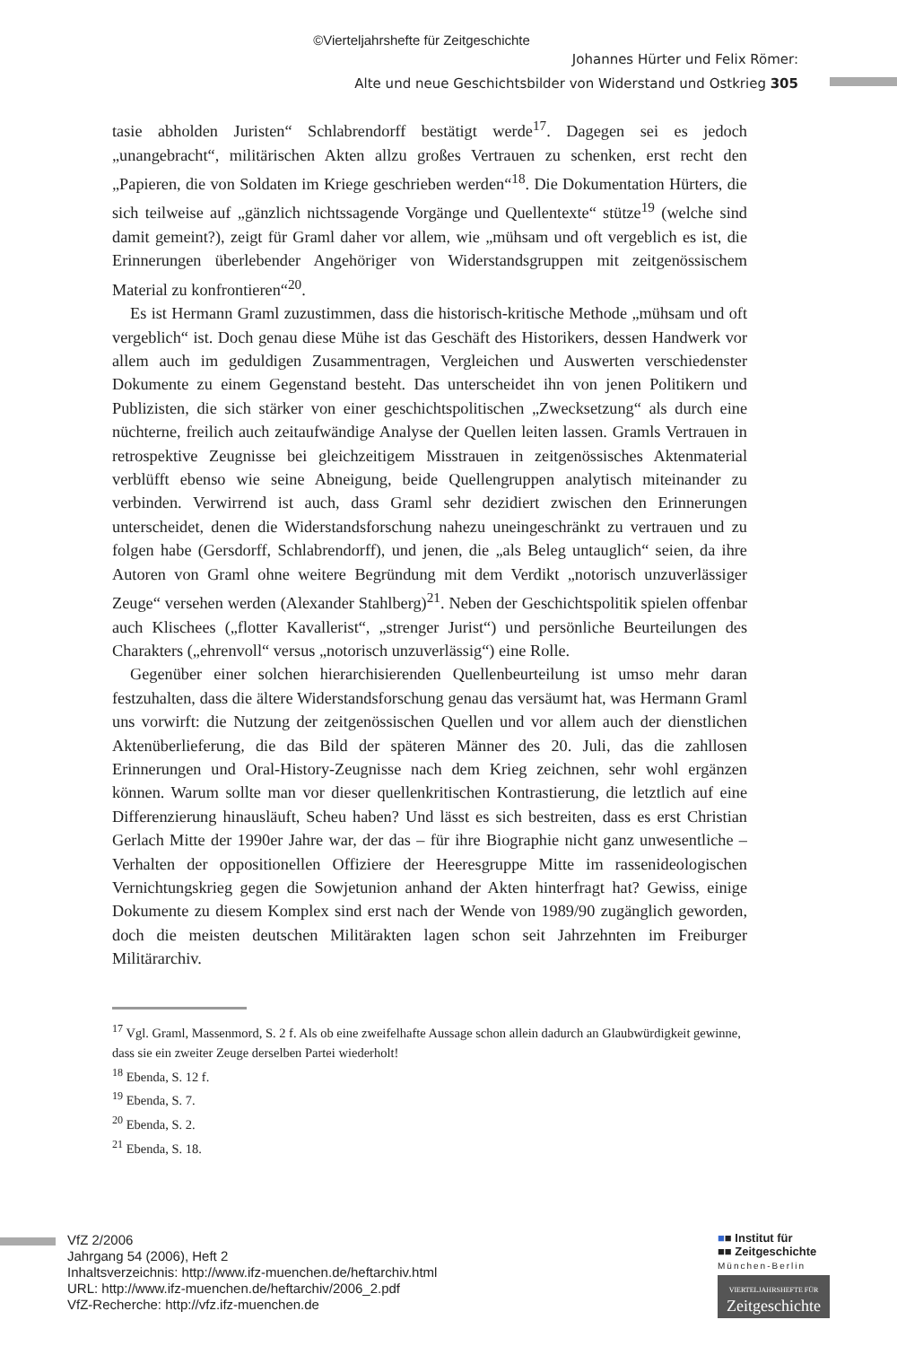©Vierteljahrshefte für Zeitgeschichte
Johannes Hürter und Felix Römer:
Alte und neue Geschichtsbilder von Widerstand und Ostkrieg 305
tasie abholden Juristen“ Schlabrendorff bestätigt werde<sup>17</sup>. Dagegen sei es jedoch „unangebracht“, militärischen Akten allzu großes Vertrauen zu schenken, erst recht den „Papieren, die von Soldaten im Kriege geschrieben werden“<sup>18</sup>. Die Dokumentation Hürters, die sich teilweise auf „gänzlich nichtssagende Vorgänge und Quellentexte“ stütze<sup>19</sup> (welche sind damit gemeint?), zeigt für Graml daher vor allem, wie „mühsam und oft vergeblich es ist, die Erinnerungen überlebender Angehöriger von Widerstandsgruppen mit zeitgenössischem Material zu konfrontieren“<sup>20</sup>.
Es ist Hermann Graml zuzustimmen, dass die historisch-kritische Methode „mühsam und oft vergeblich“ ist. Doch genau diese Mühe ist das Geschäft des Historikers, dessen Handwerk vor allem auch im geduldigen Zusammentragen, Vergleichen und Auswerten verschiedenster Dokumente zu einem Gegenstand besteht. Das unterscheidet ihn von jenen Politikern und Publizisten, die sich stärker von einer geschichtspolitischen „Zwecksetzung“ als durch eine nüchterne, freilich auch zeitaufwändige Analyse der Quellen leiten lassen. Gramls Vertrauen in retrospektive Zeugnisse bei gleichzeitigem Misstrauen in zeitgenössisches Aktenmaterial verblüfft ebenso wie seine Abneigung, beide Quellengruppen analytisch miteinander zu verbinden. Verwirrend ist auch, dass Graml sehr dezidiert zwischen den Erinnerungen unterscheidet, denen die Widerstandsforschung nahezu uneingeschränkt zu vertrauen und zu folgen habe (Gersdorff, Schlabrendorff), und jenen, die „als Beleg untauglich“ seien, da ihre Autoren von Graml ohne weitere Begründung mit dem Verdikt „notorisch unzuverlässiger Zeuge“ versehen werden (Alexander Stahlberg)<sup>21</sup>. Neben der Geschichtspolitik spielen offenbar auch Klischees („flotter Kavallerist“, „strenger Jurist“) und persönliche Beurteilungen des Charakters („ehrenvoll“ versus „notorisch unzuverlässig“) eine Rolle.
Gegenüber einer solchen hierarchisierenden Quellenbeurteilung ist umso mehr daran festzuhalten, dass die ältere Widerstandsforschung genau das versäumt hat, was Hermann Graml uns vorwirft: die Nutzung der zeitgenössischen Quellen und vor allem auch der dienstlichen Aktenüberlieferung, die das Bild der späteren Männer des 20. Juli, das die zahllosen Erinnerungen und Oral-History-Zeugnisse nach dem Krieg zeichnen, sehr wohl ergänzen können. Warum sollte man vor dieser quellenkritischen Kontrastierung, die letztlich auf eine Differenzierung hinausläuft, Scheu haben? Und lässt es sich bestreiten, dass es erst Christian Gerlach Mitte der 1990er Jahre war, der das – für ihre Biographie nicht ganz unwesentliche – Verhalten der oppositionellen Offiziere der Heeresgruppe Mitte im rassenideologischen Vernichtungskrieg gegen die Sowjetunion anhand der Akten hinterfragt hat? Gewiss, einige Dokumente zu diesem Komplex sind erst nach der Wende von 1989/90 zugänglich geworden, doch die meisten deutschen Militärakten lagen schon seit Jahrzehnten im Freiburger Militärarchiv.
<sup>17</sup> Vgl. Graml, Massenmord, S. 2 f. Als ob eine zweifelhafte Aussage schon allein dadurch an Glaubwürdigkeit gewinne, dass sie ein zweiter Zeuge derselben Partei wiederholt!
<sup>18</sup> Ebenda, S. 12 f.
<sup>19</sup> Ebenda, S. 7.
<sup>20</sup> Ebenda, S. 2.
<sup>21</sup> Ebenda, S. 18.
VfZ 2/2006
Jahrgang 54 (2006), Heft 2
Inhaltsverzeichnis: http://www.ifz-muenchen.de/heftarchiv.html
URL: http://www.ifz-muenchen.de/heftarchiv/2006_2.pdf
VfZ-Recherche: http://vfz.ifz-muenchen.de
■■ Institut für
■■ Zeitgeschichte
München-Berlin
VIERTELJAHRSHEFTE FÜR
Zeitgeschichte